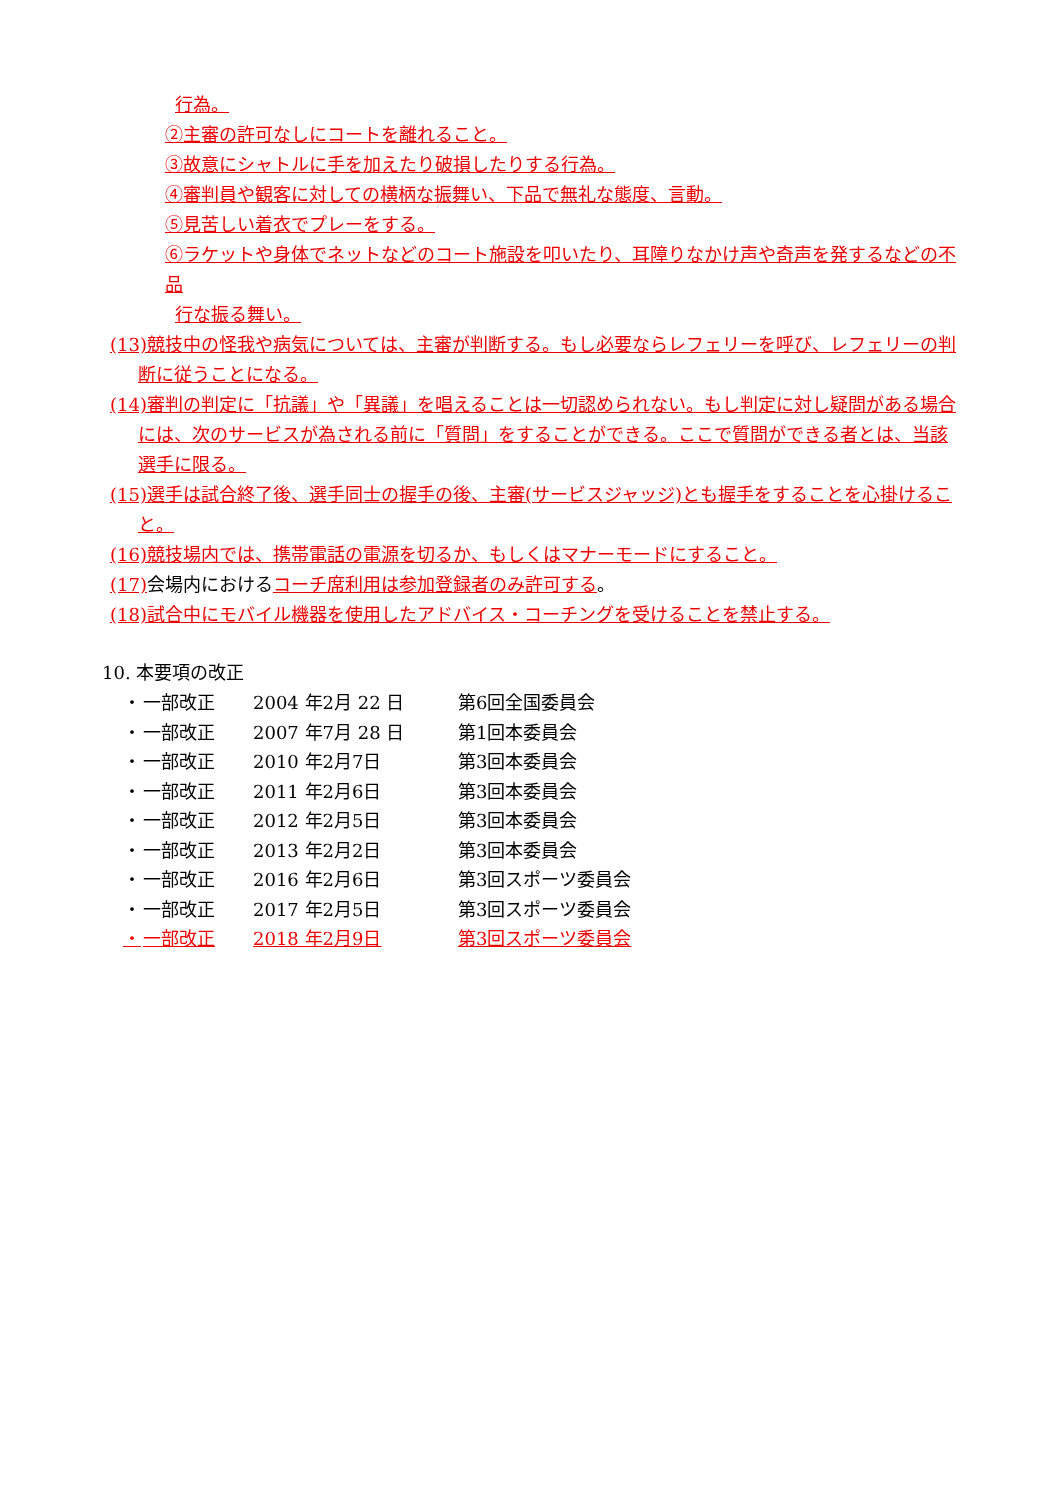行為。
②主審の許可なしにコートを離れること。
③故意にシャトルに手を加えたり破損したりする行為。
④審判員や観客に対しての横柄な振舞い、下品で無礼な態度、言動。
⑤見苦しい着衣でプレーをする。
⑥ラケットや身体でネットなどのコート施設を叩いたり、耳障りなかけ声や奇声を発するなどの不品
行な振る舞い。
(13)競技中の怪我や病気については、主審が判断する。もし必要ならレフェリーを呼び、レフェリーの判断に従うことになる。
(14)審判の判定に「抗議」や「異議」を唱えることは一切認められない。もし判定に対し疑問がある場合には、次のサービスが為される前に「質問」をすることができる。ここで質問ができる者とは、当該選手に限る。
(15)選手は試合終了後、選手同士の握手の後、主審(サービスジャッジ)とも握手をすることを心掛けること。
(16)競技場内では、携帯電話の電源を切るか、もしくはマナーモードにすること。
(17) 会場内におけるコーチ席利用は参加登録者のみ許可する。
(18)試合中にモバイル機器を使用したアドバイス・コーチングを受けることを禁止する。
10. 本要項の改正
・ 一部改正 2004 年2月 22 日 第6回全国委員会
・ 一部改正 2007 年7月 28 日 第1回本委員会
・ 一部改正 2010 年2月7日 第3回本委員会
・ 一部改正 2011 年2月6日 第3回本委員会
・ 一部改正 2012 年2月5日 第3回本委員会
・ 一部改正 2013 年2月2日 第3回本委員会
・ 一部改正 2016 年2月6日 第3回スポーツ委員会
・ 一部改正 2017 年2月5日 第3回スポーツ委員会
・ 一部改正 2018 年2月9日 第3回スポーツ委員会